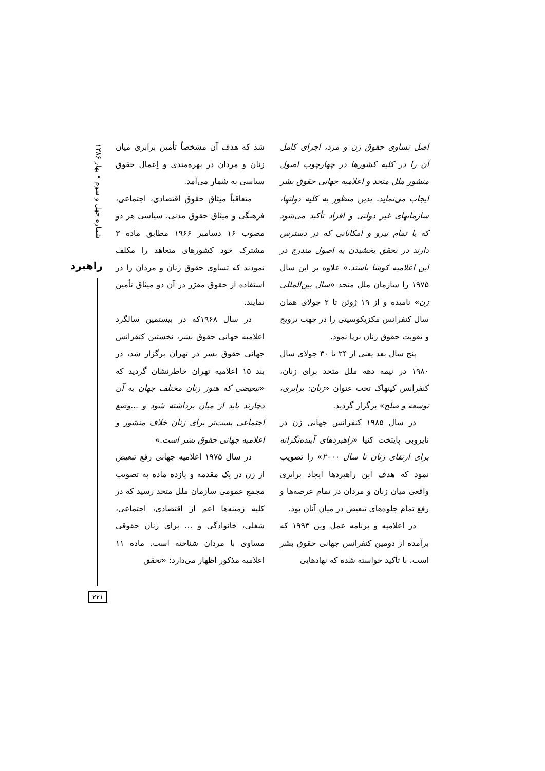شماره چهل و سوم • بهار ۱۳۸۶
راهبرد
شد که هدف آن مشخصاً تأمین برابری میان زنان و مردان در بهره‌مندی و اِعمال حقوق سیاسی به شمار می‌آمد.
متعاقباً میثاق حقوق اقتصادی، اجتماعی، فرهنگی و میثاق حقوق مدنی، سیاسی هر دو مصوب ۱۶ دسامبر ۱۹۶۶ مطابق ماده ۳ مشترک خود کشورهای متعاهد را مکلف نمودند که تساوی حقوق زنان و مردان را در استفاده از حقوق مقرّر در آن دو میثاق تأمین نمایند.
در سال ۱۹۶۸که در بیستمین سالگرد اعلامیه جهانی حقوق بشر، نخستین کنفرانس جهانی حقوق بشر در تهران برگزار شد، در بند ۱۵ اعلامیه تهران خاطرنشان گردید که «تبعیضی که هنوز زنان مختلف جهان به آن دچارند باید از میان برداشته شود و ...وضع اجتماعی پست‌تر برای زنان خلاف منشور و اعلامیه جهانی حقوق بشر است.»
در سال ۱۹۷۵ اعلامیه جهانی رفع تبعیض از زن در یک مقدمه و یازده ماده به تصویب مجمع عمومی سازمان ملل متحد رسید که در کلیه زمینه‌ها اعم از اقتصادی، اجتماعی، شغلی، خانوادگی و ... برای زنان حقوقی مساوی با مردان شناخته است. ماده ۱۱ اعلامیه مذکور اظهار می‌دارد: «تحقق
اصل تساوی حقوق زن و مرد، اجرای کامل آن را در کلیه کشورها در چهارچوب اصول منشور ملل متحد و اعلامیه جهانی حقوق بشر ایجاب می‌نماید. بدین منظور به کلیه دولتها، سازمانهای غیر دولتی و افراد تأکید می‌شود که با تمام نیرو و امکاناتی که در دسترس دارند در تحقق بخشیدن به اصول مندرج در این اعلامیه کوشا باشند.» علاوه بر این سال ۱۹۷۵ را سازمان ملل متحد «سال بین‌المللی زن» نامیده و از ۱۹ ژوئن تا ۲ جولای همان سال کنفرانس مکزیکوسیتی را در جهت ترویج و تقویت حقوق زنان برپا نمود.
پنج سال بعد یعنی از ۲۴ تا ۳۰ جولای سال ۱۹۸۰ در نیمه دهه ملل متحد برای زنان، کنفرانس کپنهاک تحت عنوان «زنان: برابری، توسعه و صلح» برگزار گردید.
در سال ۱۹۸۵ کنفرانس جهانی زن در نایروبی پایتخت کنیا «راهبردهای آینده‌نگرانه برای ارتقای زنان تا سال ۲۰۰۰» را تصویب نمود که هدف این راهبردها ایجاد برابری واقعی میان زنان و مردان در تمام عرصه‌ها و رفع تمام جلوه‌های تبعیض در میان آنان بود.
در اعلامیه و برنامه عمل وین ۱۹۹۳ که برآمده از دومین کنفرانس جهانی حقوق بشر است، با تأکید خواسته شده که نهادهایی
۲۲۱